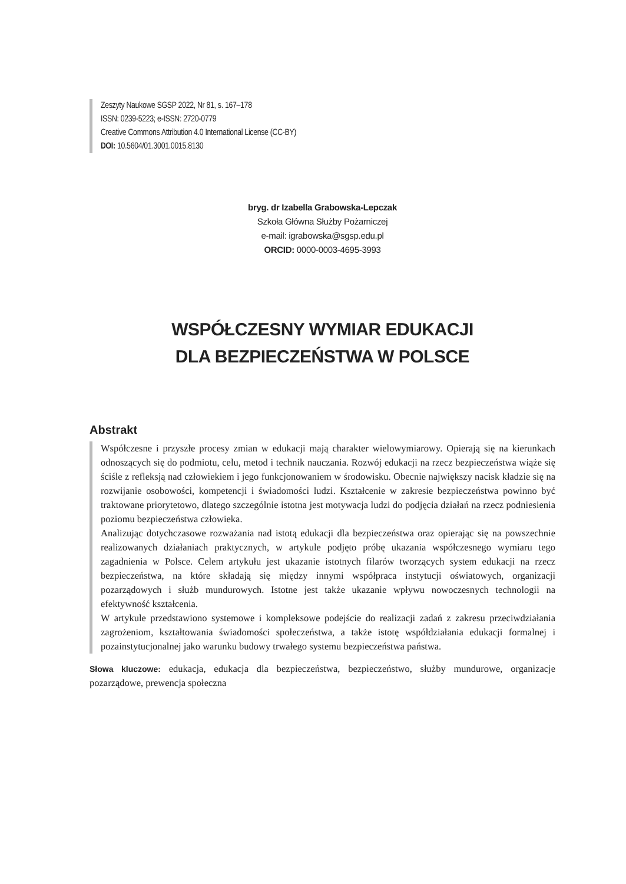Zeszyty Naukowe SGSP 2022, Nr 81, s. 167–178
ISSN: 0239-5223; e-ISSN: 2720-0779
Creative Commons Attribution 4.0 International License (CC-BY)
DOI: 10.5604/01.3001.0015.8130
bryg. dr Izabella Grabowska-Lepczak
Szkoła Główna Służby Pożarniczej
e-mail: igrabowska@sgsp.edu.pl
ORCID: 0000-0003-4695-3993
WSPÓŁCZESNY WYMIAR EDUKACJI
DLA BEZPIECZEŃSTWA W POLSCE
Abstrakt
Współczesne i przyszłe procesy zmian w edukacji mają charakter wielowymiarowy. Opierają się na kierunkach odnoszących się do podmiotu, celu, metod i technik nauczania. Rozwój edukacji na rzecz bezpieczeństwa wiąże się ściśle z refleksją nad człowiekiem i jego funkcjonowaniem w środowisku. Obecnie największy nacisk kładzie się na rozwijanie osobowości, kompetencji i świadomości ludzi. Kształcenie w zakresie bezpieczeństwa powinno być traktowane priorytetowo, dlatego szczególnie istotna jest motywacja ludzi do podjęcia działań na rzecz podniesienia poziomu bezpieczeństwa człowieka.
Analizując dotychczasowe rozważania nad istotą edukacji dla bezpieczeństwa oraz opierając się na powszechnie realizowanych działaniach praktycznych, w artykule podjęto próbę ukazania współczesnego wymiaru tego zagadnienia w Polsce. Celem artykułu jest ukazanie istotnych filarów tworzących system edukacji na rzecz bezpieczeństwa, na które składają się między innymi współpraca instytucji oświatowych, organizacji pozarządowych i służb mundurowych. Istotne jest także ukazanie wpływu nowoczesnych technologii na efektywność kształcenia.
W artykule przedstawiono systemowe i kompleksowe podejście do realizacji zadań z zakresu przeciwdziałania zagrożeniom, kształtowania świadomości społeczeństwa, a także istotę współdziałania edukacji formalnej i pozainstytucjonalnej jako warunku budowy trwałego systemu bezpieczeństwa państwa.
Słowa kluczowe: edukacja, edukacja dla bezpieczeństwa, bezpieczeństwo, służby mundurowe, organizacje pozarządowe, prewencja społeczna